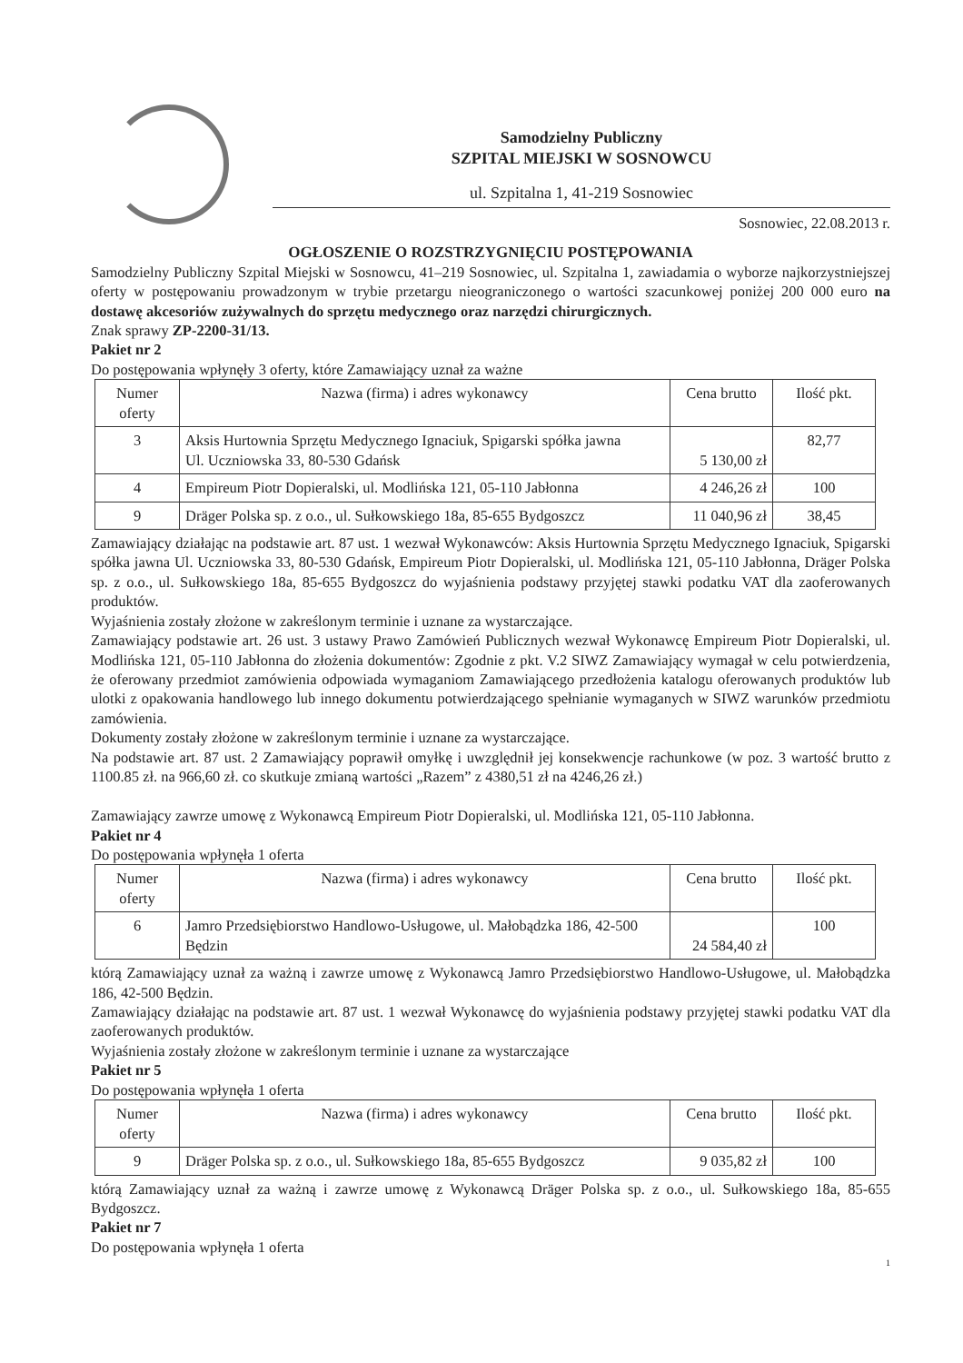Samodzielny Publiczny
SZPITAL MIEJSKI W SOSNOWCU
ul. Szpitalna 1, 41-219 Sosnowiec
Sosnowiec, 22.08.2013 r.
OGŁOSZENIE O ROZSTRZYGNIĘCIU POSTĘPOWANIA
Samodzielny Publiczny Szpital Miejski w Sosnowcu, 41–219 Sosnowiec, ul. Szpitalna 1, zawiadamia o wyborze najkorzystniejszej oferty w postępowaniu prowadzonym w trybie przetargu nieograniczonego o wartości szacunkowej poniżej 200 000 euro na dostawę akcesoriów zużywalnych do sprzętu medycznego oraz narzędzi chirurgicznych.
Znak sprawy ZP-2200-31/13.
Pakiet nr 2
Do postępowania wpłynęły 3 oferty, które Zamawiający uznał za ważne
| Numer oferty | Nazwa (firma) i adres wykonawcy | Cena brutto | Ilość pkt. |
| --- | --- | --- | --- |
| 3 | Aksis Hurtownia Sprzętu Medycznego Ignaciuk, Spigarski spółka jawna Ul. Uczniowska 33, 80-530 Gdańsk | 5 130,00 zł | 82,77 |
| 4 | Empireum Piotr Dopieralski, ul. Modlińska 121, 05-110 Jabłonna | 4 246,26 zł | 100 |
| 9 | Dräger Polska sp. z o.o., ul. Sułkowskiego 18a, 85-655 Bydgoszcz | 11 040,96 zł | 38,45 |
Zamawiający działając na podstawie art. 87 ust. 1 wezwał Wykonawców: Aksis Hurtownia Sprzętu Medycznego Ignaciuk, Spigarski spółka jawna Ul. Uczniowska 33, 80-530 Gdańsk, Empireum Piotr Dopieralski, ul. Modlińska 121, 05-110 Jabłonna, Dräger Polska sp. z o.o., ul. Sułkowskiego 18a, 85-655 Bydgoszcz do wyjaśnienia podstawy przyjętej stawki podatku VAT dla zaoferowanych produktów.
Wyjaśnienia zostały złożone w zakreślonym terminie i uznane za wystarczające.
Zamawiający podstawie art. 26 ust. 3 ustawy Prawo Zamówień Publicznych wezwał Wykonawcę Empireum Piotr Dopieralski, ul. Modlińska 121, 05-110 Jabłonna do złożenia dokumentów: Zgodnie z pkt. V.2 SIWZ Zamawiający wymagał w celu potwierdzenia, że oferowany przedmiot zamówienia odpowiada wymaganiom Zamawiającego przedłożenia katalogu oferowanych produktów lub ulotki z opakowania handlowego lub innego dokumentu potwierdzającego spełnianie wymaganych w SIWZ warunków przedmiotu zamówienia.
Dokumenty zostały złożone w zakreślonym terminie i uznane za wystarczające.
Na podstawie art. 87 ust. 2 Zamawiający poprawił omyłkę i uwzględnił jej konsekwencje rachunkowe (w poz. 3 wartość brutto z 1100.85 zł. na 966,60 zł. co skutkuje zmianą wartości „Razem” z 4380,51 zł na 4246,26 zł.)
Zamawiający zawrze umowę z Wykonawcą Empireum Piotr Dopieralski, ul. Modlińska 121, 05-110 Jabłonna.
Pakiet nr 4
Do postępowania wpłynęła 1 oferta
| Numer oferty | Nazwa (firma) i adres wykonawcy | Cena brutto | Ilość pkt. |
| --- | --- | --- | --- |
| 6 | Jamro Przedsiębiorstwo Handlowo-Usługowe, ul. Małobądzka 186, 42-500 Będzin | 24 584,40 zł | 100 |
którą Zamawiający uznał za ważną i zawrze umowę z Wykonawcą Jamro Przedsiębiorstwo Handlowo-Usługowe, ul. Małobądzka 186, 42-500 Będzin.
Zamawiający działając na podstawie art. 87 ust. 1 wezwał Wykonawcę do wyjaśnienia podstawy przyjętej stawki podatku VAT dla zaoferowanych produktów.
Wyjaśnienia zostały złożone w zakreślonym terminie i uznane za wystarczające
Pakiet nr 5
Do postępowania wpłynęła 1 oferta
| Numer oferty | Nazwa (firma) i adres wykonawcy | Cena brutto | Ilość pkt. |
| --- | --- | --- | --- |
| 9 | Dräger Polska sp. z o.o., ul. Sułkowskiego 18a, 85-655 Bydgoszcz | 9 035,82 zł | 100 |
którą Zamawiający uznał za ważną i zawrze umowę z Wykonawcą Dräger Polska sp. z o.o., ul. Sułkowskiego 18a, 85-655 Bydgoszcz.
Pakiet nr 7
Do postępowania wpłynęła 1 oferta
1